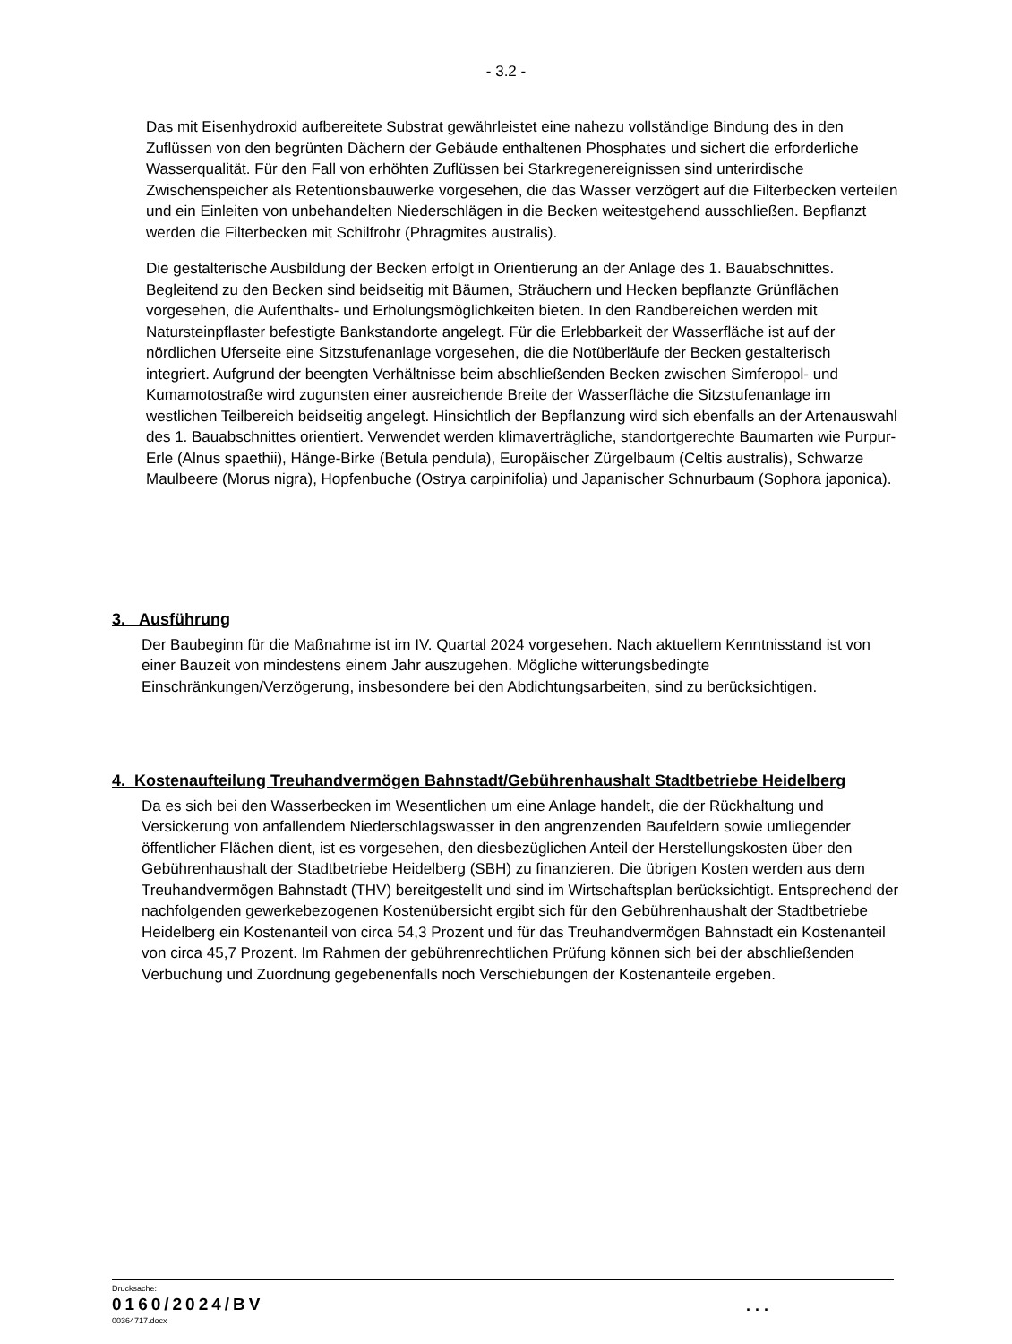- 3.2 -
Das mit Eisenhydroxid aufbereitete Substrat gewährleistet eine nahezu vollständige Bindung des in den Zuflüssen von den begrünten Dächern der Gebäude enthaltenen Phosphates und sichert die erforderliche Wasserqualität. Für den Fall von erhöhten Zuflüssen bei Starkregenereignissen sind unterirdische Zwischenspeicher als Retentionsbauwerke vorgesehen, die das Wasser verzögert auf die Filterbecken verteilen und ein Einleiten von unbehandelten Niederschlägen in die Becken weitestgehend ausschließen. Bepflanzt werden die Filterbecken mit Schilfrohr (Phragmites australis).
Die gestalterische Ausbildung der Becken erfolgt in Orientierung an der Anlage des 1. Bauabschnittes. Begleitend zu den Becken sind beidseitig mit Bäumen, Sträuchern und Hecken bepflanzte Grünflächen vorgesehen, die Aufenthalts- und Erholungsmöglichkeiten bieten. In den Randbereichen werden mit Natursteinpflaster befestigte Bankstandorte angelegt. Für die Erlebbarkeit der Wasserfläche ist auf der nördlichen Uferseite eine Sitzstufenanlage vorgesehen, die die Notüberläufe der Becken gestalterisch integriert. Aufgrund der beengten Verhältnisse beim abschließenden Becken zwischen Simferopol- und Kumamotostraße wird zugunsten einer ausreichende Breite der Wasserfläche die Sitzstufenanlage im westlichen Teilbereich beidseitig angelegt. Hinsichtlich der Bepflanzung wird sich ebenfalls an der Artenauswahl des 1. Bauabschnittes orientiert. Verwendet werden klimaverträgliche, standortgerechte Baumarten wie Purpur-Erle (Alnus spaethii), Hänge-Birke (Betula pendula), Europäischer Zürgelbaum (Celtis australis), Schwarze Maulbeere (Morus nigra), Hopfenbuche (Ostrya carpinifolia) und Japanischer Schnurbaum (Sophora japonica).
3. Ausführung
Der Baubeginn für die Maßnahme ist im IV. Quartal 2024 vorgesehen. Nach aktuellem Kenntnisstand ist von einer Bauzeit von mindestens einem Jahr auszugehen. Mögliche witterungsbedingte Einschränkungen/Verzögerung, insbesondere bei den Abdichtungsarbeiten, sind zu berücksichtigen.
4. Kostenaufteilung Treuhandvermögen Bahnstadt/Gebührenhaushalt Stadtbetriebe Heidelberg
Da es sich bei den Wasserbecken im Wesentlichen um eine Anlage handelt, die der Rückhaltung und Versickerung von anfallendem Niederschlagswasser in den angrenzenden Baufeldern sowie umliegender öffentlicher Flächen dient, ist es vorgesehen, den diesbezüglichen Anteil der Herstellungskosten über den Gebührenhaushalt der Stadtbetriebe Heidelberg (SBH) zu finanzieren. Die übrigen Kosten werden aus dem Treuhandvermögen Bahnstadt (THV) bereitgestellt und sind im Wirtschaftsplan berücksichtigt. Entsprechend der nachfolgenden gewerkebezogenen Kostenübersicht ergibt sich für den Gebührenhaushalt der Stadtbetriebe Heidelberg ein Kostenanteil von circa 54,3 Prozent und für das Treuhandvermögen Bahnstadt ein Kostenanteil von circa 45,7 Prozent. Im Rahmen der gebührenrechtlichen Prüfung können sich bei der abschließenden Verbuchung und Zuordnung gegebenenfalls noch Verschiebungen der Kostenanteile ergeben.
Drucksache:
0160/2024/BV
00364717.docx
. . .